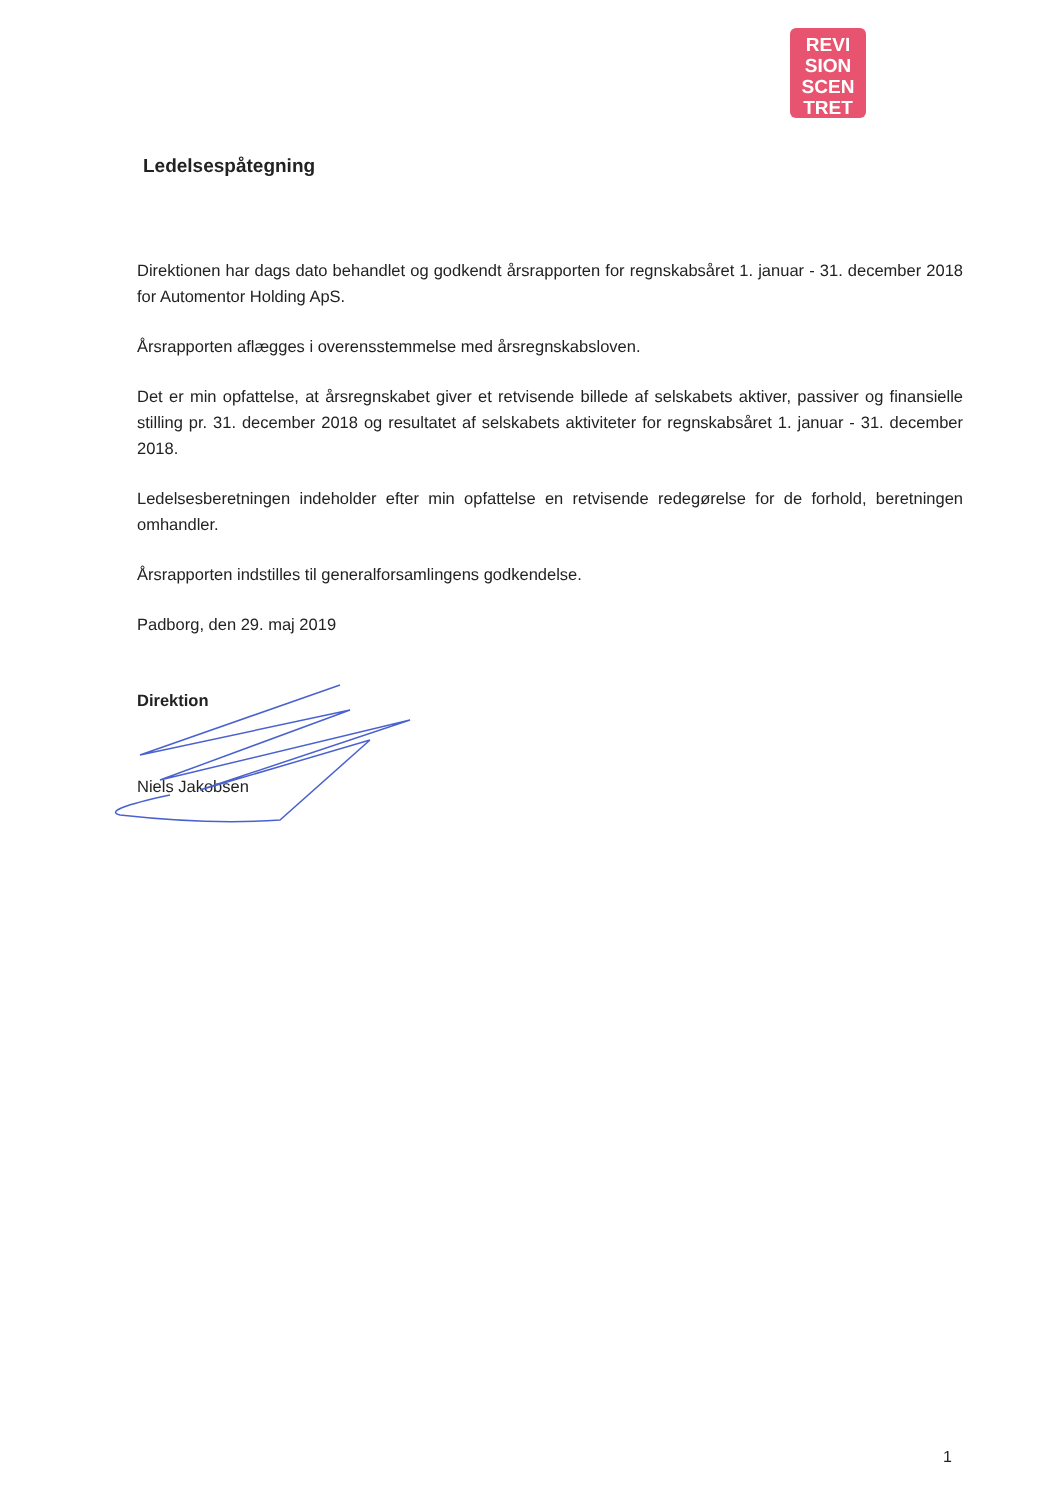REVI
SION
SCEN
TRET
Ledelsespåtegning
Direktionen har dags dato behandlet og godkendt årsrapporten for regnskabsåret 1. januar - 31. december 2018 for Automentor Holding ApS.
Årsrapporten aflægges i overensstemmelse med årsregnskabsloven.
Det er min opfattelse, at årsregnskabet giver et retvisende billede af selskabets aktiver, passiver og finansielle stilling pr. 31. december 2018 og resultatet af selskabets aktiviteter for regnskabsåret 1. januar - 31. december 2018.
Ledelsesberetningen indeholder efter min opfattelse en retvisende redegørelse for de forhold, beretningen omhandler.
Årsrapporten indstilles til generalforsamlingens godkendelse.
Padborg, den 29. maj 2019
Direktion
Niels Jakobsen
1